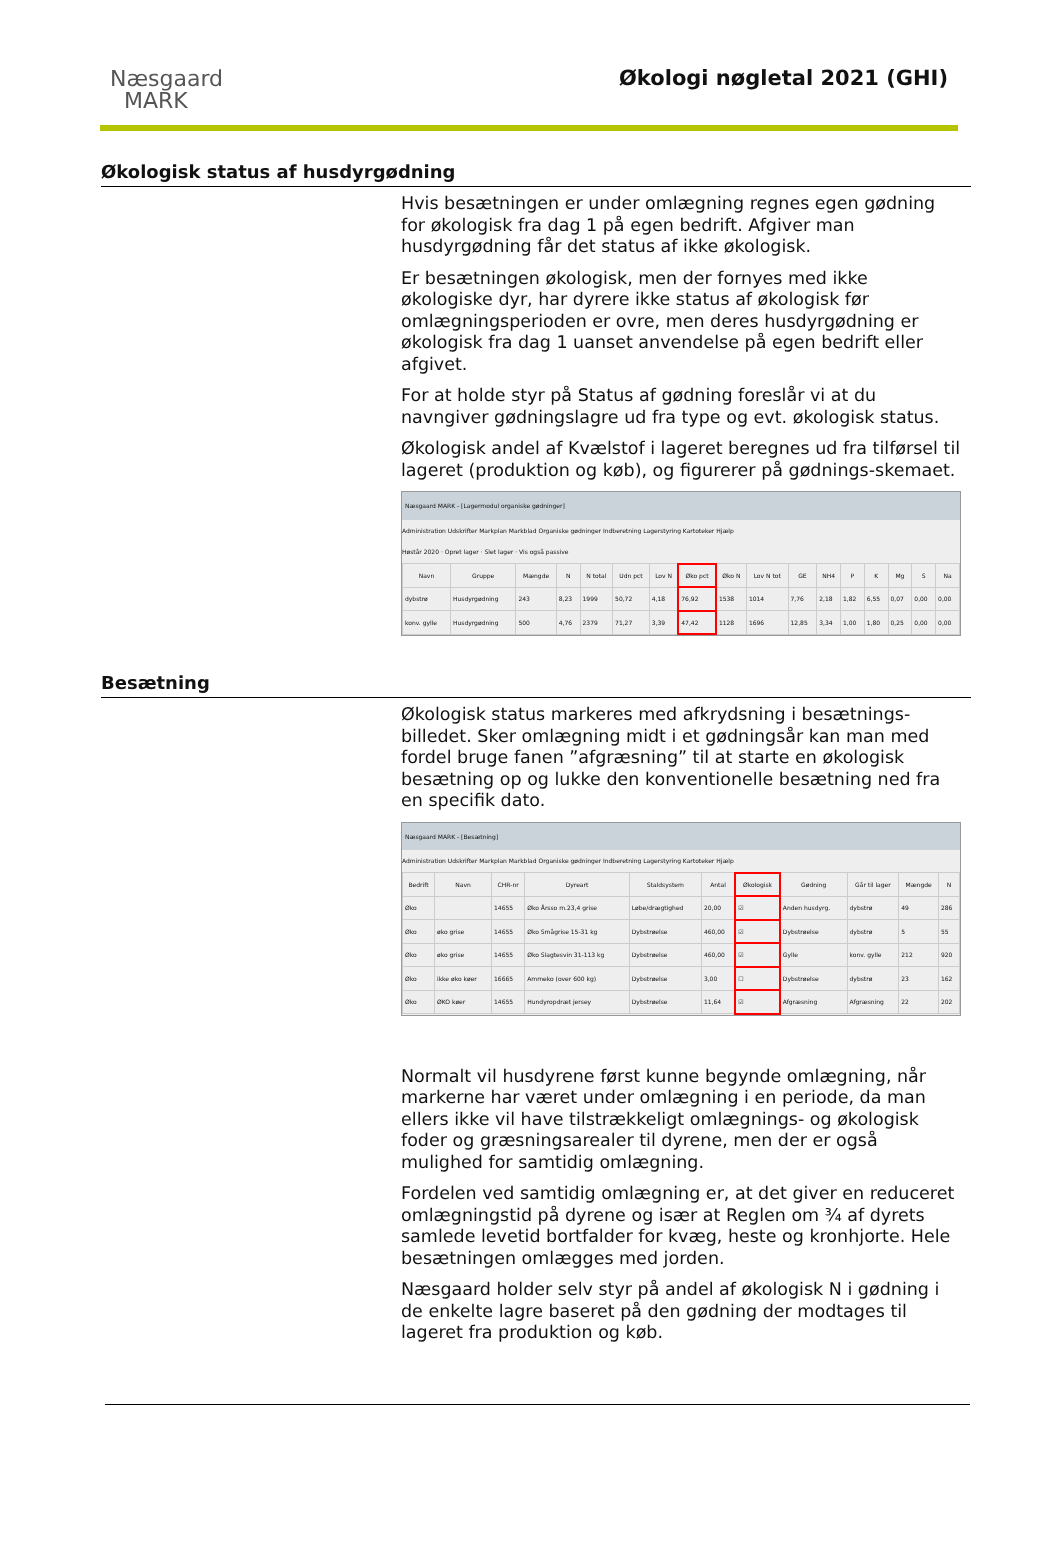Næsgaard
MARK
Økologi nøgletal 2021 (GHI)
Økologisk status af husdyrgødning
Hvis besætningen er under omlægning regnes egen gødning for økologisk fra dag 1 på egen bedrift. Afgiver man husdyrgødning får det status af ikke økologisk.
Er besætningen økologisk, men der fornyes med ikke økologiske dyr, har dyrere ikke status af økologisk før omlægningsperioden er ovre, men deres husdyrgødning er økologisk fra dag 1 uanset anvendelse på egen bedrift eller afgivet.
For at holde styr på Status af gødning foreslår vi at du navngiver gødningslagre ud fra type og evt. økologisk status.
Økologisk andel af Kvælstof i lageret beregnes ud fra tilførsel til lageret (produktion og køb), og figurerer på gødnings-skemaet.
Næsgaard MARK - [Lagermodul organiske gødninger]
Administration Udskrifter Markplan Markblad Organiske gødninger Indberetning Lagerstyring Kartoteker Hjælp
Høstår 2020 · Opret lager · Slet lager · Vis også passive
| Navn | Gruppe | Mængde | N | N total | Udn pct | Lov N | Øko pct | Øko N | Lov N tot | GE | NH4 | P | K | Mg | S | Na |
| --- | --- | --- | --- | --- | --- | --- | --- | --- | --- | --- | --- | --- | --- | --- | --- | --- |
| dybstrø | Husdyrgødning | 243 | 8,23 | 1999 | 50,72 | 4,18 | 76,92 | 1538 | 1014 | 7,76 | 2,18 | 1,82 | 6,55 | 0,07 | 0,00 | 0,00 |
| konv. gylle | Husdyrgødning | 500 | 4,76 | 2379 | 71,27 | 3,39 | 47,42 | 1128 | 1696 | 12,85 | 3,34 | 1,00 | 1,80 | 0,25 | 0,00 | 0,00 |
Besætning
Økologisk status markeres med afkrydsning i besætnings-billedet. Sker omlægning midt i et gødningsår kan man med fordel bruge fanen ”afgræsning” til at starte en økologisk besætning op og lukke den konventionelle besætning ned fra en specifik dato.
Næsgaard MARK - [Besætning]
Administration Udskrifter Markplan Markblad Organiske gødninger Indberetning Lagerstyring Kartoteker Hjælp
| Bedrift | Navn | CHR-nr | Dyreart | Staldsystem | Antal | Økologisk | Gødning | Går til lager | Mængde | N |
| --- | --- | --- | --- | --- | --- | --- | --- | --- | --- | --- |
| Øko | | 14655 | Øko Årsso m.23,4 grise | Løbe/drægtighed | 20,00 | ☑ | Anden husdyrg. | dybstrø | 49 | 286 |
| Øko | øko grise | 14655 | Øko Smågrise 15-31 kg | Dybstrøelse | 460,00 | ☑ | Dybstrøelse | dybstrø | 5 | 55 |
| Øko | øko grise | 14655 | Øko Slagtesvin 31-113 kg | Dybstrøelse | 460,00 | ☑ | Gylle | konv. gylle | 212 | 920 |
| Øko | ikke øko køer | 16665 | Ammeko (over 600 kg) | Dybstrøelse | 3,00 | ☐ | Dybstrøelse | dybstrø | 23 | 162 |
| Øko | ØKO køer | 14655 | Hundyropdræt jersey | Dybstrøelse | 11,64 | ☑ | Afgræsning | Afgræsning | 22 | 202 |
Normalt vil husdyrene først kunne begynde omlægning, når markerne har været under omlægning i en periode, da man ellers ikke vil have tilstrækkeligt omlægnings- og økologisk foder og græsningsarealer til dyrene, men der er også mulighed for samtidig omlægning.
Fordelen ved samtidig omlægning er, at det giver en reduceret omlægningstid på dyrene og især at Reglen om ¾ af dyrets samlede levetid bortfalder for kvæg, heste og kronhjorte. Hele besætningen omlægges med jorden.
Næsgaard holder selv styr på andel af økologisk N i gødning i de enkelte lagre baseret på den gødning der modtages til lageret fra produktion og køb.